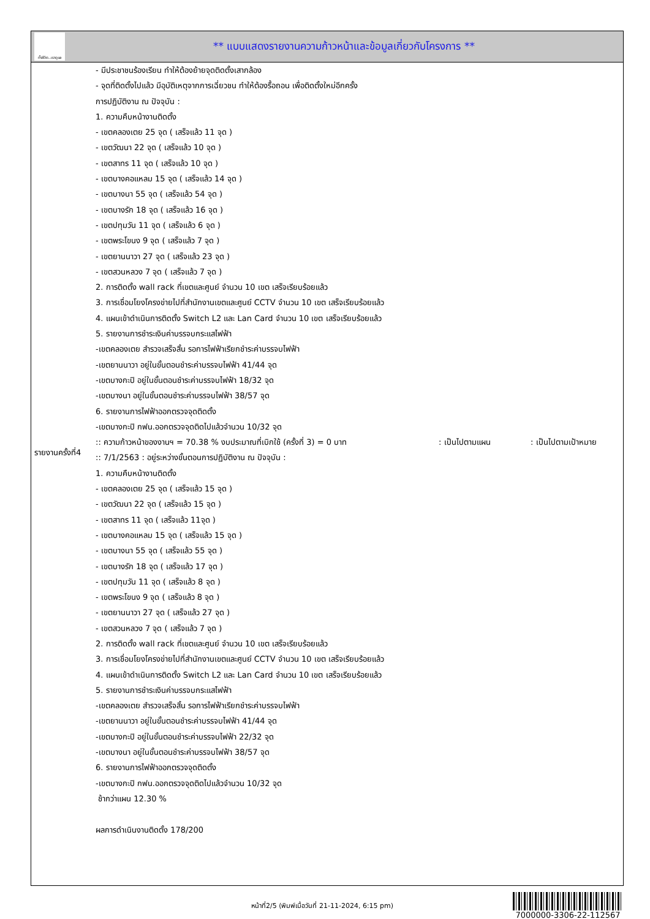ทั้งชีวิต..เราดูแล
** แบบแสดงรายงานความก้าวหน้าและข้อมูลเกี่ยวกับโครงการ **
รายงานครั้งที่4
- มีประชาชนร้องเรียน ทำให้ต้องย้ายจุดติดตั้งเสากล้อง
- จุดที่ติดตั้งไปแล้ว มีอุบัติเหตุจากการเฉี่ยวชน ทำให้ต้องรื้อถอน เพื่อติดตั้งใหม่อีกครั้ง
การปฏิบัติงาน ณ ปัจจุบัน :
1. ความคืบหน้างานติดตั้ง
- เขตคลองเตย 25 จุด ( เสร็จแล้ว 11 จุด )
- เขตวัฒนา 22 จุด ( เสร็จแล้ว 10 จุด )
- เขตสาทร 11 จุด ( เสร็จแล้ว 10 จุด )
- เขตบางคอแหลม 15 จุด ( เสร็จแล้ว 14 จุด )
- เขตบางนา 55 จุด ( เสร็จแล้ว 54 จุด )
- เขตบางรัก 18 จุด ( เสร็จแล้ว 16 จุด )
- เขตปทุมวัน 11 จุด ( เสร็จแล้ว 6 จุด )
- เขตพระโขนง 9 จุด ( เสร็จแล้ว 7 จุด )
- เขตยานนาวา 27 จุด ( เสร็จแล้ว 23 จุด )
- เขตสวนหลวง 7 จุด ( เสร็จแล้ว 7 จุด )
2. การติดตั้ง wall rack ที่เขตและศูนย์ จำนวน 10 เขต เสร็จเรียบร้อยแล้ว
3. การเชื่อมโยงโครงข่ายไปที่สำนักงานเขตและศูนย์ CCTV จำนวน 10 เขต เสร็จเรียบร้อยแล้ว
4. แผนเข้าดำเนินการติดตั้ง Switch L2 และ Lan Card จำนวน 10 เขต เสร็จเรียบร้อยแล้ว
5. รายงานการชำระเงินค่าบรรจบกระแสไฟฟ้า
-เขตคลองเตย สำรวจเสร็จสิ้น รอการไฟฟ้าเรียกชำระค่าบรรจบไฟฟ้า
-เขตยานนาวา อยู่ในขั้นตอนชำระค่าบรรจบไฟฟ้า 41/44 จุด
-เขตบางกะปิ อยู่ในขั้นตอนชำระค่าบรรจบไฟฟ้า 18/32 จุด
-เขตบางนา อยู่ในขั้นตอนชำระค่าบรรจบไฟฟ้า 38/57 จุด
6. รายงานการไฟฟ้าออกตรวจจุดติดตั้ง
-เขตบางกะปิ กฟน.ออกตรวจจุดติดไปแล้วจำนวน 10/32 จุด
:: ความก้าวหน้าของงานฯ = 70.38 % งบประมาณที่เบิกใช้ (ครั้งที่ 3) = 0 บาท : เป็นไปตามแผน : เป็นไปตามเป้าหมาย
:: 7/1/2563 : อยู่ระหว่างขั้นตอนการปฏิบัติงาน ณ ปัจจุบัน :
1. ความคืบหน้างานติดตั้ง
- เขตคลองเตย 25 จุด ( เสร็จแล้ว 15 จุด )
- เขตวัฒนา 22 จุด ( เสร็จแล้ว 15 จุด )
- เขตสาทร 11 จุด ( เสร็จแล้ว 11จุด )
- เขตบางคอแหลม 15 จุด ( เสร็จแล้ว 15 จุด )
- เขตบางนา 55 จุด ( เสร็จแล้ว 55 จุด )
- เขตบางรัก 18 จุด ( เสร็จแล้ว 17 จุด )
- เขตปทุมวัน 11 จุด ( เสร็จแล้ว 8 จุด )
- เขตพระโขนง 9 จุด ( เสร็จแล้ว 8 จุด )
- เขตยานนาวา 27 จุด ( เสร็จแล้ว 27 จุด )
- เขตสวนหลวง 7 จุด ( เสร็จแล้ว 7 จุด )
2. การติดตั้ง wall rack ที่เขตและศูนย์ จำนวน 10 เขต เสร็จเรียบร้อยแล้ว
3. การเชื่อมโยงโครงข่ายไปที่สำนักงานเขตและศูนย์ CCTV จำนวน 10 เขต เสร็จเรียบร้อยแล้ว
4. แผนเข้าดำเนินการติดตั้ง Switch L2 และ Lan Card จำนวน 10 เขต เสร็จเรียบร้อยแล้ว
5. รายงานการชำระเงินค่าบรรจบกระแสไฟฟ้า
-เขตคลองเตย สำรวจเสร็จสิ้น รอการไฟฟ้าเรียกชำระค่าบรรจบไฟฟ้า
-เขตยานนาวา อยู่ในขั้นตอนชำระค่าบรรจบไฟฟ้า 41/44 จุด
-เขตบางกะปิ อยู่ในขั้นตอนชำระค่าบรรจบไฟฟ้า 22/32 จุด
-เขตบางนา อยู่ในขั้นตอนชำระค่าบรรจบไฟฟ้า 38/57 จุด
6. รายงานการไฟฟ้าออกตรวจจุดติดตั้ง
-เขตบางกะปิ กฟน.ออกตรวจจุดติดไปแล้วจำนวน 10/32 จุด
ช้ากว่าแผน 12.30 %
ผลการดำเนินงานติดตั้ง 178/200
หน้าที่2/5 (พิมพ์เมื่อวันที่ 21-11-2024, 6:15 pm)
7000000-3306-22-112567